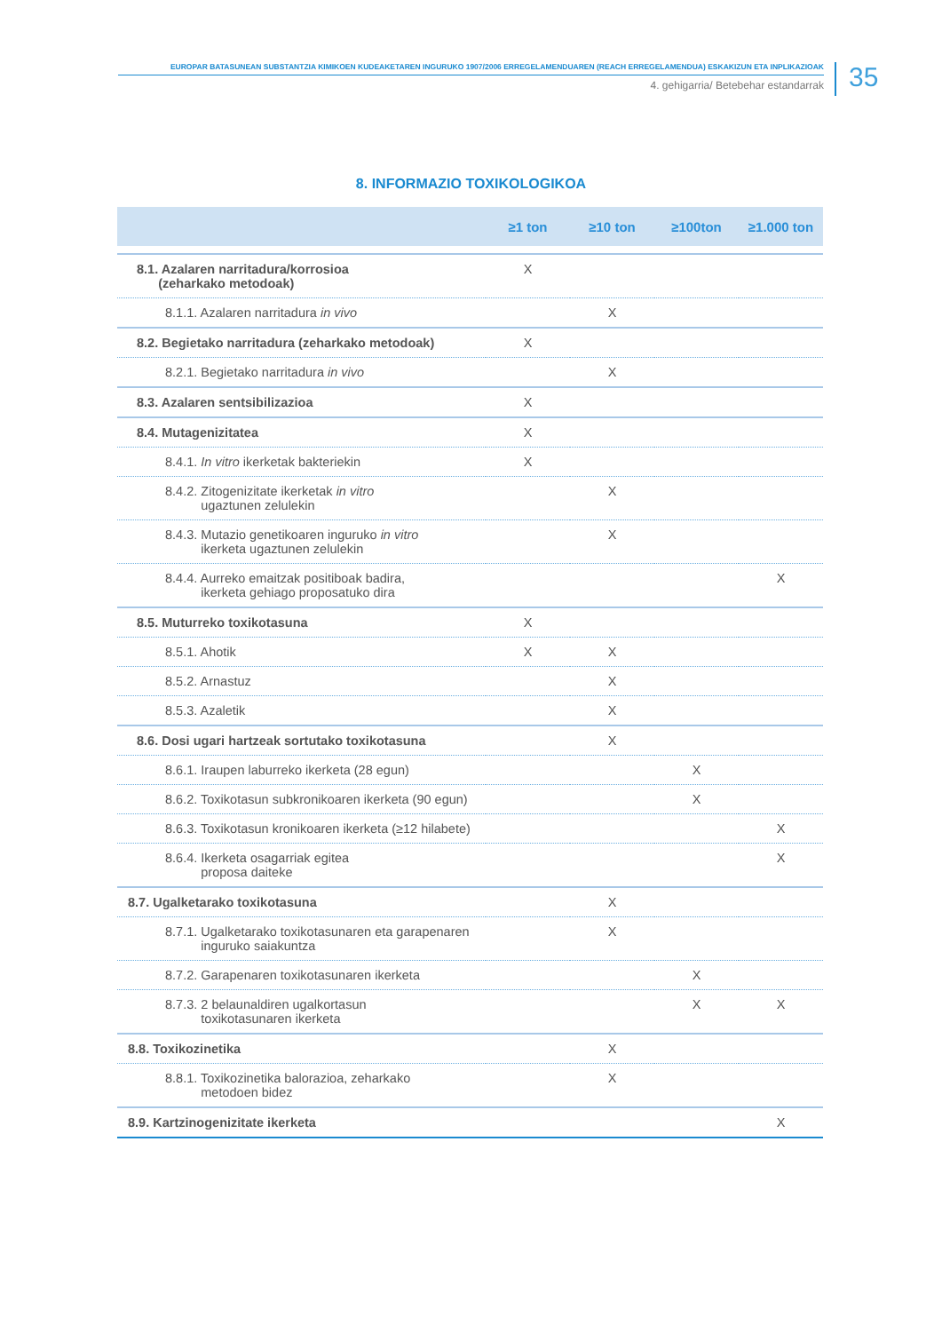EUROPAR BATASUNEAN SUBSTANTZIA KIMIKOEN KUDEAKETAREN INGURUKO 1907/2006 ERREGELAMENDUAREN (REACH ERREGELAMENDUA) ESKAKIZUN ETA INPLIKAZIOAK
4. gehigarria/ Betebehar estandarrak
35
8. INFORMAZIO TOXIKOLOGIKOA
| | ≥1 ton | ≥10 ton | ≥100ton | ≥1.000 ton |
| --- | --- | --- | --- | --- |
| 8.1. Azalaren narritadura/korrosioa (zeharkako metodoak) | X | | | |
| 8.1.1. Azalaren narritadura in vivo | | X | | |
| 8.2. Begietako narritadura (zeharkako metodoak) | X | | | |
| 8.2.1. Begietako narritadura in vivo | | X | | |
| 8.3. Azalaren sentsibilizazioa | X | | | |
| 8.4. Mutagenizitatea | X | | | |
| 8.4.1. In vitro ikerketak bakteriekin | X | | | |
| 8.4.2. Zitogenizitate ikerketak in vitro ugaztunen zelulekin | | X | | |
| 8.4.3. Mutazio genetikoaren inguruko in vitro ikerketa ugaztunen zelulekin | | X | | |
| 8.4.4. Aurreko emaitzak positiboak badira, ikerketa gehiago proposatuko dira | | | | X |
| 8.5. Muturreko toxikotasuna | X | | | |
| 8.5.1. Ahotik | X | X | | |
| 8.5.2. Arnastuz | | X | | |
| 8.5.3. Azaletik | | X | | |
| 8.6. Dosi ugari hartzeak sortutako toxikotasuna | | X | | |
| 8.6.1. Iraupen laburreko ikerketa (28 egun) | | | X | |
| 8.6.2. Toxikotasun subkronikoaren ikerketa (90 egun) | | | X | |
| 8.6.3. Toxikotasun kronikoaren ikerketa (≥12 hilabete) | | | | X |
| 8.6.4. Ikerketa osagarriak egitea proposa daiteke | | | | X |
| 8.7. Ugalketarako toxikotasuna | | X | | |
| 8.7.1. Ugalketarako toxikotasunaren eta garapenaren inguruko saiakuntza | | X | | |
| 8.7.2. Garapenaren toxikotasunaren ikerketa | | | X | |
| 8.7.3. 2 belaunaldiren ugalkortasun toxikotasunaren ikerketa | | | X | X |
| 8.8. Toxikozinetika | | X | | |
| 8.8.1. Toxikozinetika balorazioa, zeharkako metodoen bidez | | X | | |
| 8.9. Kartzinogenizitate ikerketa | | | | X |